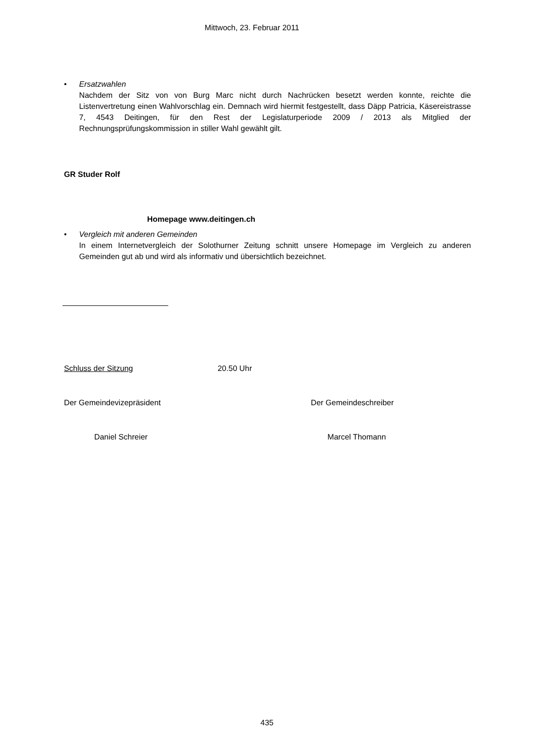Mittwoch, 23. Februar 2011
• Ersatzwahlen
Nachdem der Sitz von von Burg Marc nicht durch Nachrücken besetzt werden konnte, reichte die Listenvertretung einen Wahlvorschlag ein. Demnach wird hiermit festgestellt, dass Däpp Patricia, Käsereistrasse 7, 4543 Deitingen, für den Rest der Legislaturperiode 2009 / 2013 als Mitglied der Rechnungsprüfungskommission in stiller Wahl gewählt gilt.
GR Studer Rolf
Homepage www.deitingen.ch
• Vergleich mit anderen Gemeinden
In einem Internetvergleich der Solothurner Zeitung schnitt unsere Homepage im Vergleich zu anderen Gemeinden gut ab und wird als informativ und übersichtlich bezeichnet.
Schluss der Sitzung 20.50 Uhr
Der Gemeindevizepräsident Der Gemeindeschreiber
Daniel Schreier Marcel Thomann
435